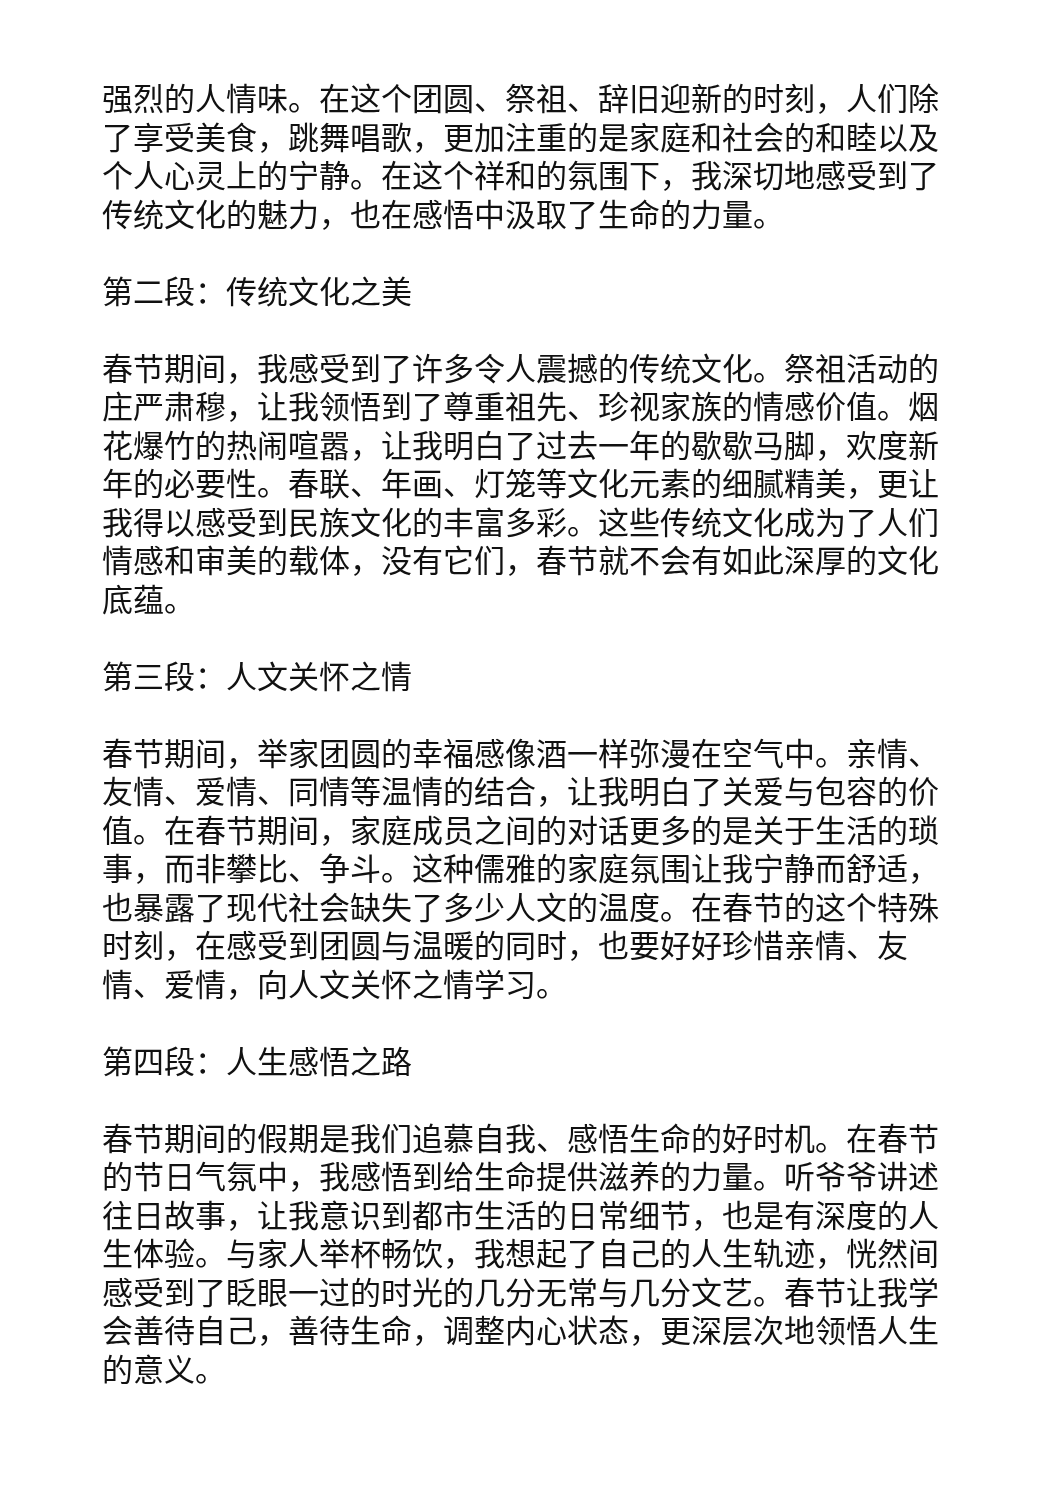强烈的人情味。在这个团圆、祭祖、辞旧迎新的时刻，人们除了享受美食，跳舞唱歌，更加注重的是家庭和社会的和睦以及个人心灵上的宁静。在这个祥和的氛围下，我深切地感受到了传统文化的魅力，也在感悟中汲取了生命的力量。
第二段：传统文化之美
春节期间，我感受到了许多令人震撼的传统文化。祭祖活动的庄严肃穆，让我领悟到了尊重祖先、珍视家族的情感价值。烟花爆竹的热闹喧嚣，让我明白了过去一年的歇歇马脚，欢度新年的必要性。春联、年画、灯笼等文化元素的细腻精美，更让我得以感受到民族文化的丰富多彩。这些传统文化成为了人们情感和审美的载体，没有它们，春节就不会有如此深厚的文化底蕴。
第三段：人文关怀之情
春节期间，举家团圆的幸福感像酒一样弥漫在空气中。亲情、友情、爱情、同情等温情的结合，让我明白了关爱与包容的价值。在春节期间，家庭成员之间的对话更多的是关于生活的琐事，而非攀比、争斗。这种儒雅的家庭氛围让我宁静而舒适，也暴露了现代社会缺失了多少人文的温度。在春节的这个特殊时刻，在感受到团圆与温暖的同时，也要好好珍惜亲情、友情、爱情，向人文关怀之情学习。
第四段：人生感悟之路
春节期间的假期是我们追慕自我、感悟生命的好时机。在春节的节日气氛中，我感悟到给生命提供滋养的力量。听爷爷讲述往日故事，让我意识到都市生活的日常细节，也是有深度的人生体验。与家人举杯畅饮，我想起了自己的人生轨迹，恍然间感受到了眨眼一过的时光的几分无常与几分文艺。春节让我学会善待自己，善待生命，调整内心状态，更深层次地领悟人生的意义。